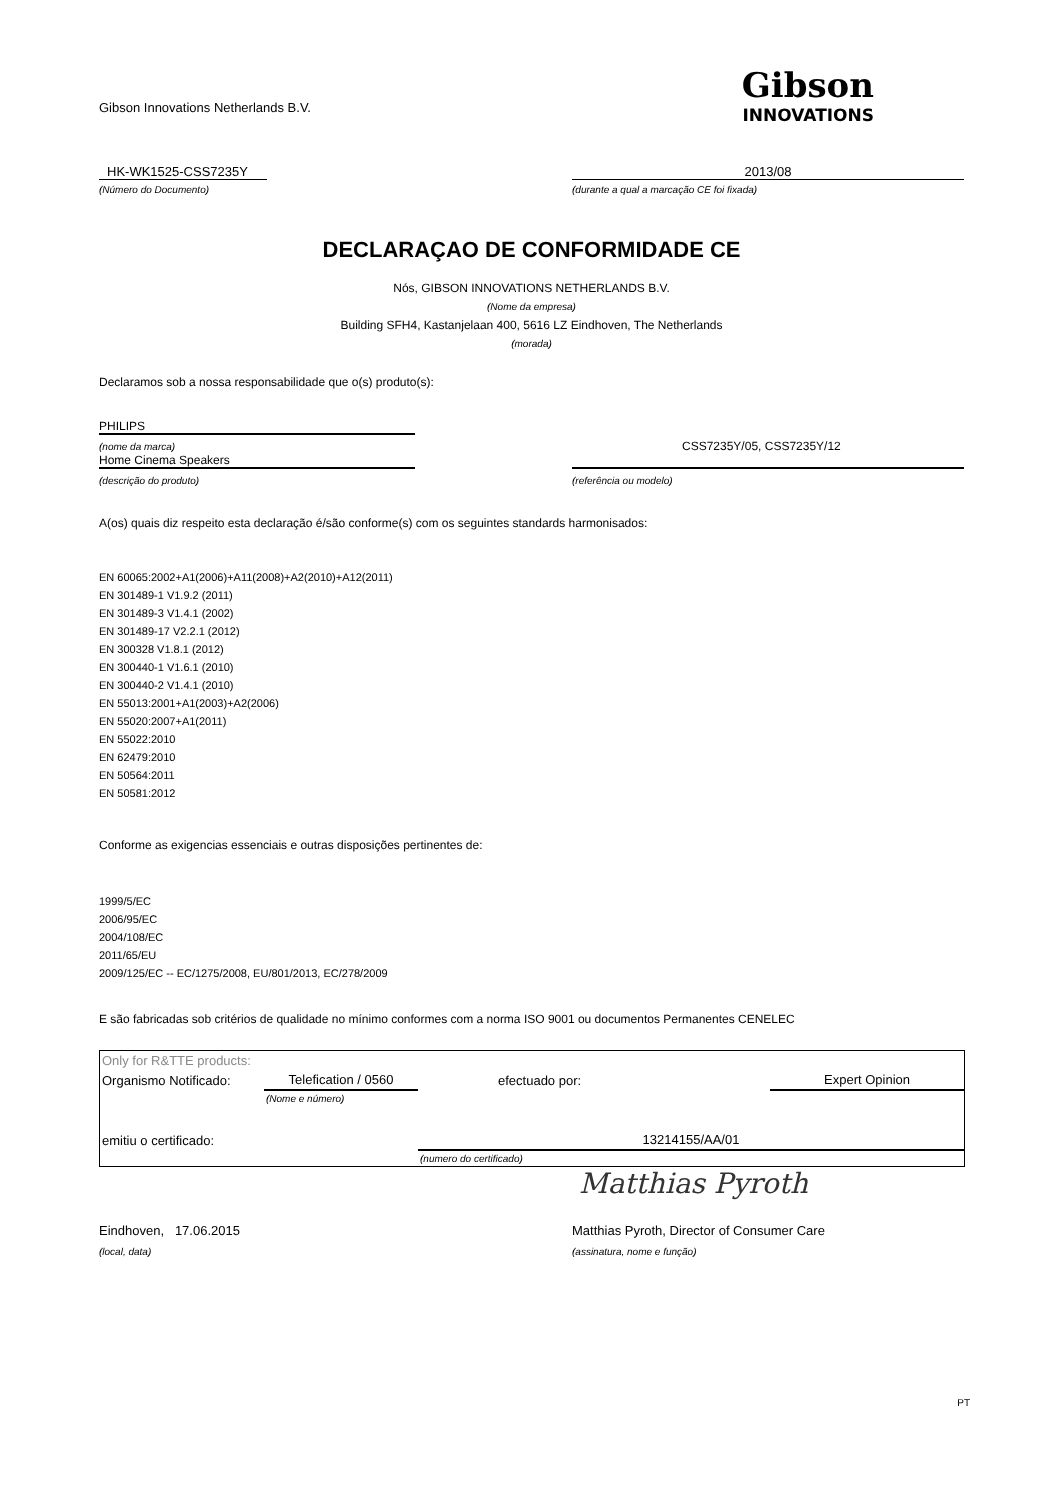Gibson Innovations Netherlands B.V.
Gibson
INNOVATIONS
HK-WK1525-CSS7235Y 2013/08
(Número do Documento) (durante a qual a marcação CE foi fixada)
DECLARAÇAO DE CONFORMIDADE CE
Nós, GIBSON INNOVATIONS NETHERLANDS B.V.
(Nome da empresa)
Building SFH4, Kastanjelaan 400, 5616 LZ Eindhoven, The Netherlands
(morada)
Declaramos sob a nossa responsabilidade que o(s) produto(s):
PHILIPS
(nome da marca)
CSS7235Y/05, CSS7235Y/12
Home Cinema Speakers
(descrição do produto) (referência ou modelo)
A(os) quais diz respeito esta declaração é/são conforme(s) com os seguintes standards harmonisados:
EN 60065:2002+A1(2006)+A11(2008)+A2(2010)+A12(2011)
EN 301489-1 V1.9.2 (2011)
EN 301489-3 V1.4.1 (2002)
EN 301489-17 V2.2.1 (2012)
EN 300328 V1.8.1 (2012)
EN 300440-1 V1.6.1 (2010)
EN 300440-2 V1.4.1 (2010)
EN 55013:2001+A1(2003)+A2(2006)
EN 55020:2007+A1(2011)
EN 55022:2010
EN 62479:2010
EN 50564:2011
EN 50581:2012
Conforme as exigencias essenciais e outras disposições pertinentes de:
1999/5/EC
2006/95/EC
2004/108/EC
2011/65/EU
2009/125/EC -- EC/1275/2008, EU/801/2013, EC/278/2009
E são fabricadas sob critérios de qualidade no mínimo conformes com a norma ISO 9001 ou documentos Permanentes CENELEC
| Only for R&TTE products: | | | |
| Organismo Notificado: | Telefication / 0560 | efectuado por: | Expert Opinion |
| | (Nome e número) | | |
| emitiu o certificado: | | 13214155/AA/01 | |
| | | (numero do certificado) | |
Matthias Pyroth
Eindhoven, 17.06.2015 Matthias Pyroth, Director of Consumer Care
(local, data) (assinatura, nome e função)
PT